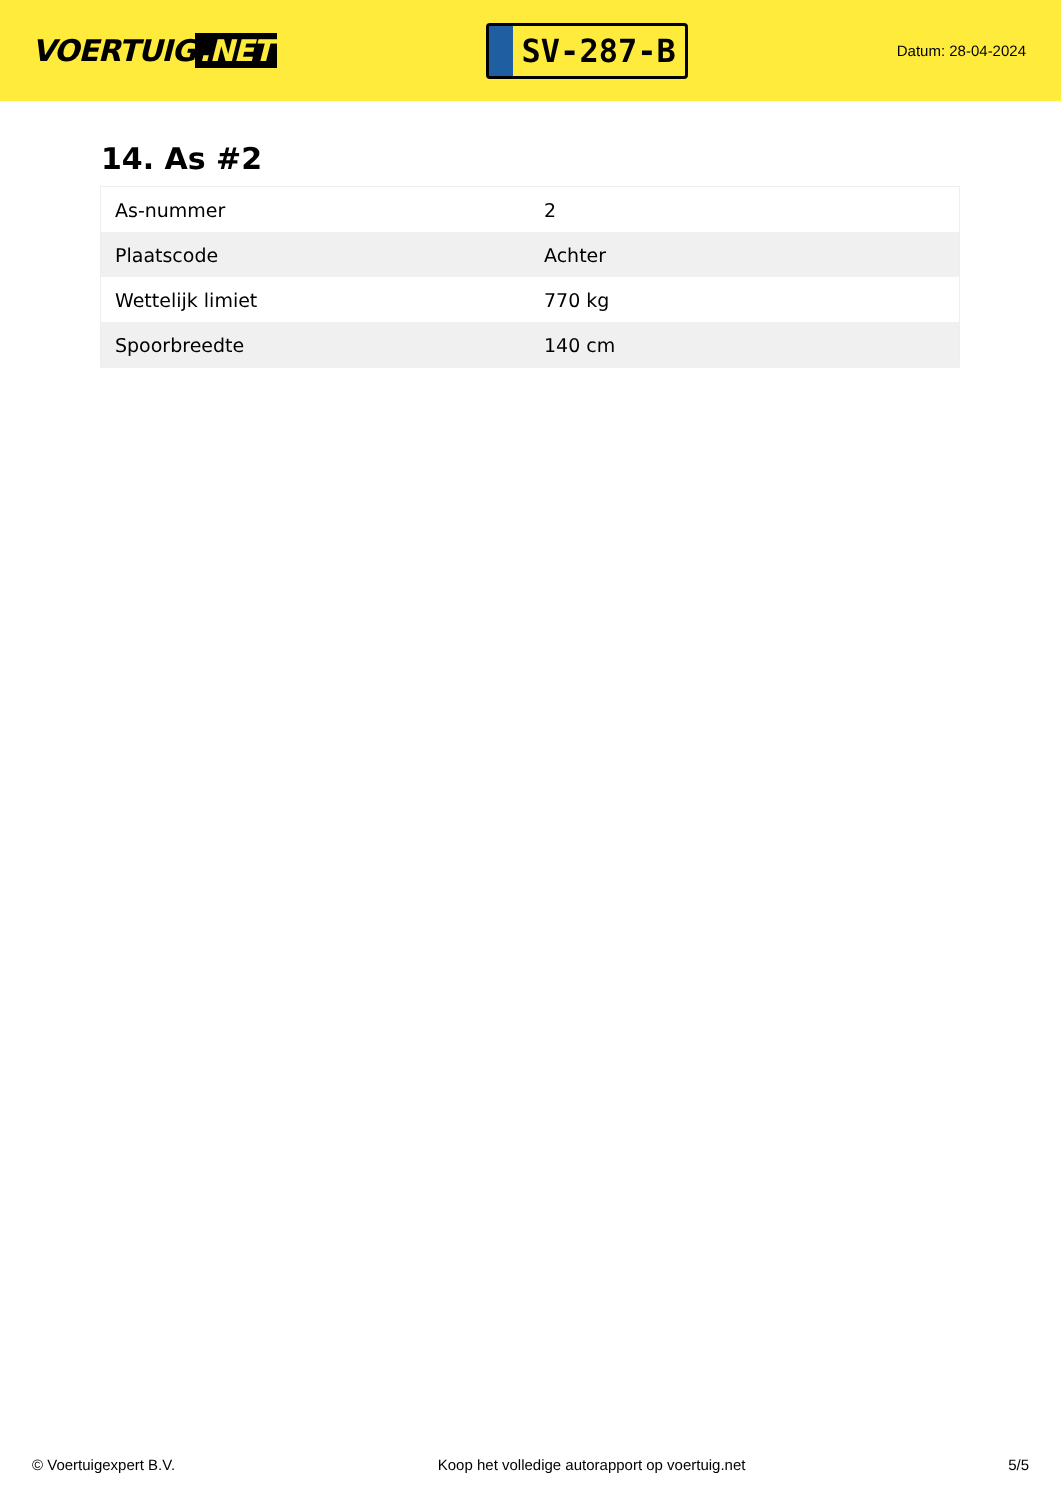VOERTUIG.NET
SV-287-B
Datum: 28-04-2024
14. As #2
| As-nummer | 2 |
| Plaatscode | Achter |
| Wettelijk limiet | 770 kg |
| Spoorbreedte | 140 cm |
© Voertuigexpert B.V. Koop het volledige autorapport op voertuig.net 5/5